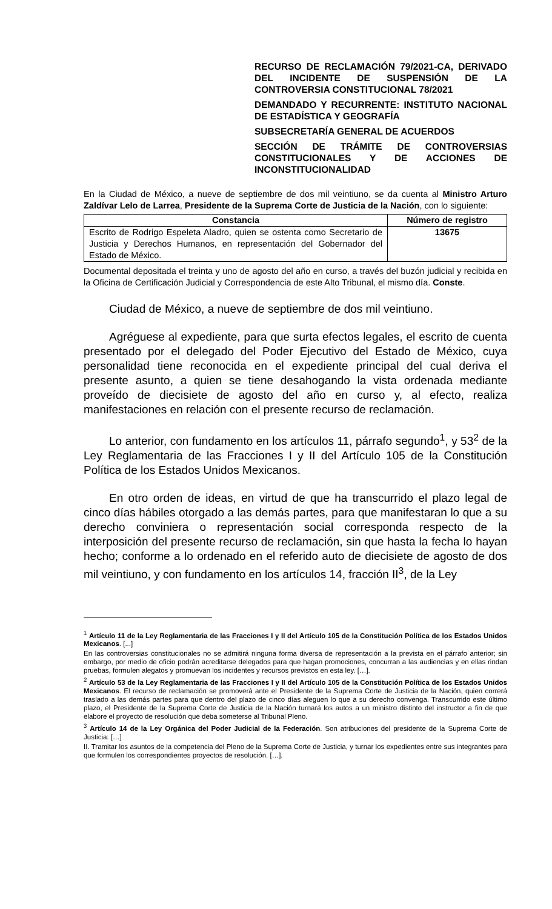RECURSO DE RECLAMACIÓN 79/2021-CA, DERIVADO DEL INCIDENTE DE SUSPENSIÓN DE LA CONTROVERSIA CONSTITUCIONAL 78/2021
DEMANDADO Y RECURRENTE: INSTITUTO NACIONAL DE ESTADÍSTICA Y GEOGRAFÍA
SUBSECRETARÍA GENERAL DE ACUERDOS
SECCIÓN DE TRÁMITE DE CONTROVERSIAS CONSTITUCIONALES Y DE ACCIONES DE INCONSTITUCIONALIDAD
En la Ciudad de México, a nueve de septiembre de dos mil veintiuno, se da cuenta al Ministro Arturo Zaldívar Lelo de Larrea, Presidente de la Suprema Corte de Justicia de la Nación, con lo siguiente:
| Constancia | Número de registro |
| --- | --- |
| Escrito de Rodrigo Espeleta Aladro, quien se ostenta como Secretario de Justicia y Derechos Humanos, en representación del Gobernador del Estado de México. | 13675 |
Documental depositada el treinta y uno de agosto del año en curso, a través del buzón judicial y recibida en la Oficina de Certificación Judicial y Correspondencia de este Alto Tribunal, el mismo día. Conste.
Ciudad de México, a nueve de septiembre de dos mil veintiuno.
Agréguese al expediente, para que surta efectos legales, el escrito de cuenta presentado por el delegado del Poder Ejecutivo del Estado de México, cuya personalidad tiene reconocida en el expediente principal del cual deriva el presente asunto, a quien se tiene desahogando la vista ordenada mediante proveído de diecisiete de agosto del año en curso y, al efecto, realiza manifestaciones en relación con el presente recurso de reclamación.
Lo anterior, con fundamento en los artículos 11, párrafo segundo<sup>1</sup>, y 53<sup>2</sup> de la Ley Reglamentaria de las Fracciones I y II del Artículo 105 de la Constitución Política de los Estados Unidos Mexicanos.
En otro orden de ideas, en virtud de que ha transcurrido el plazo legal de cinco días hábiles otorgado a las demás partes, para que manifestaran lo que a su derecho conviniera o representación social corresponda respecto de la interposición del presente recurso de reclamación, sin que hasta la fecha lo hayan hecho; conforme a lo ordenado en el referido auto de diecisiete de agosto de dos mil veintiuno, y con fundamento en los artículos 14, fracción II<sup>3</sup>, de la Ley
<sup>1</sup> Artículo 11 de la Ley Reglamentaria de las Fracciones I y II del Artículo 105 de la Constitución Política de los Estados Unidos Mexicanos. [...]
En las controversias constitucionales no se admitirá ninguna forma diversa de representación a la prevista en el párrafo anterior; sin embargo, por medio de oficio podrán acreditarse delegados para que hagan promociones, concurran a las audiencias y en ellas rindan pruebas, formulen alegatos y promuevan los incidentes y recursos previstos en esta ley. […].
<sup>2</sup> Artículo 53 de la Ley Reglamentaria de las Fracciones I y II del Artículo 105 de la Constitución Política de los Estados Unidos Mexicanos. El recurso de reclamación se promoverá ante el Presidente de la Suprema Corte de Justicia de la Nación, quien correrá traslado a las demás partes para que dentro del plazo de cinco días aleguen lo que a su derecho convenga. Transcurrido este último plazo, el Presidente de la Suprema Corte de Justicia de la Nación turnará los autos a un ministro distinto del instructor a fin de que elabore el proyecto de resolución que deba someterse al Tribunal Pleno.
<sup>3</sup> Artículo 14 de la Ley Orgánica del Poder Judicial de la Federación. Son atribuciones del presidente de la Suprema Corte de Justicia: […]
II. Tramitar los asuntos de la competencia del Pleno de la Suprema Corte de Justicia, y turnar los expedientes entre sus integrantes para que formulen los correspondientes proyectos de resolución. […].